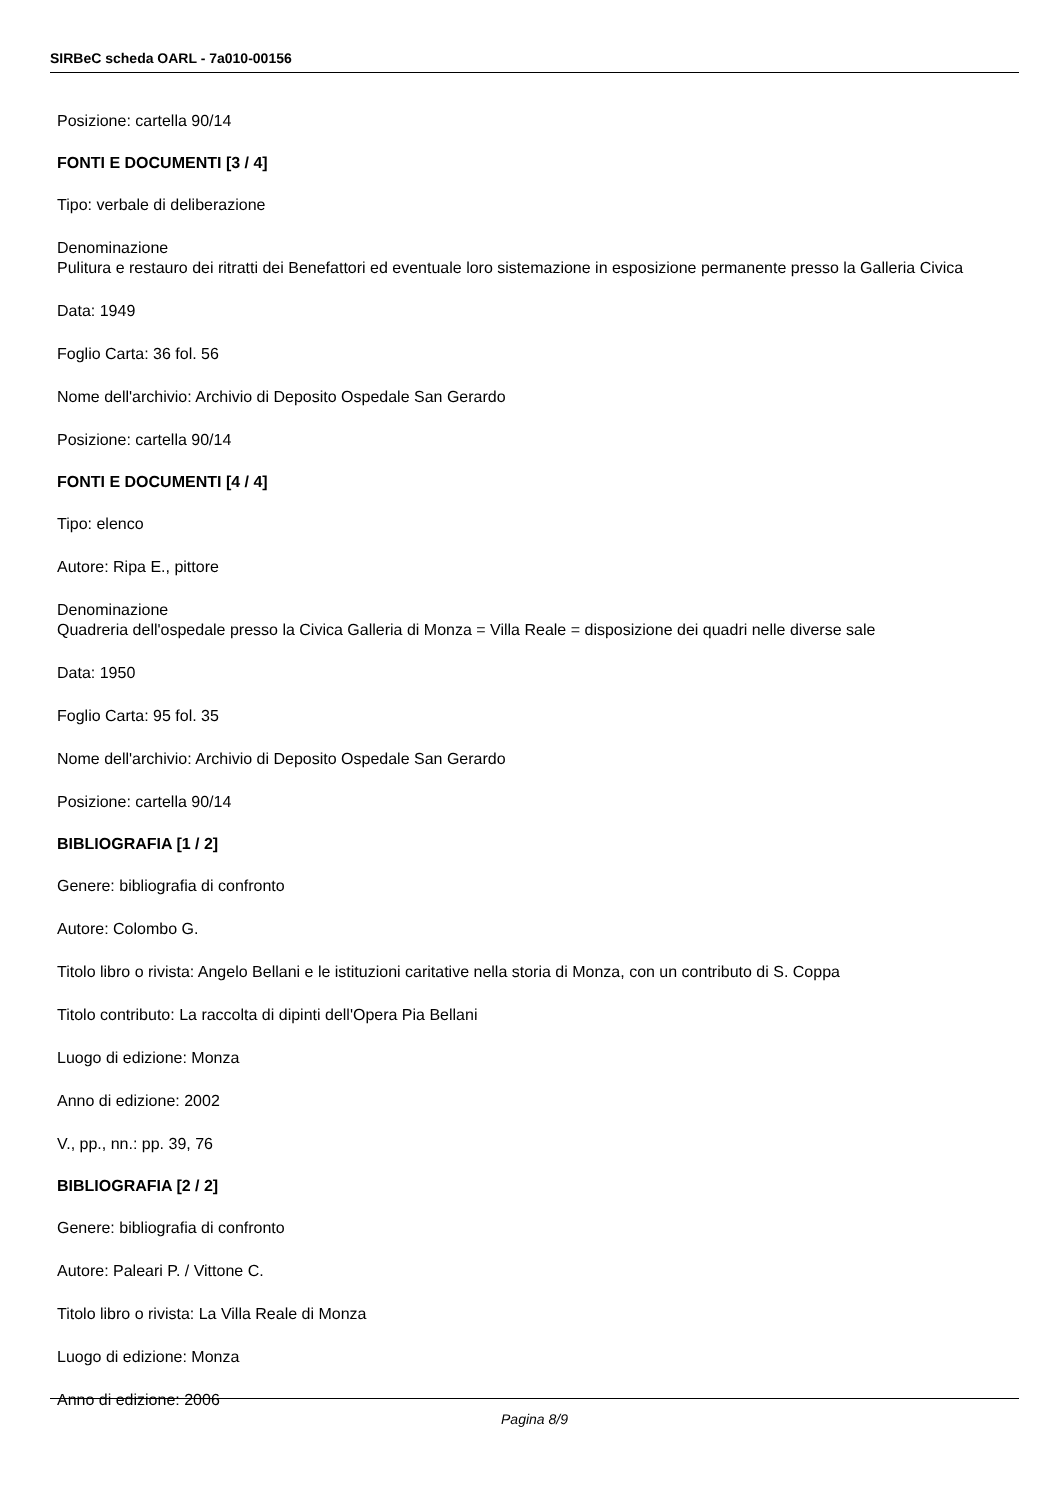SIRBeC scheda OARL - 7a010-00156
Posizione: cartella 90/14
FONTI E DOCUMENTI [3 / 4]
Tipo: verbale di deliberazione
Denominazione
Pulitura e restauro dei ritratti dei Benefattori ed eventuale loro sistemazione in esposizione permanente presso la Galleria Civica
Data: 1949
Foglio Carta: 36 fol. 56
Nome dell'archivio: Archivio di Deposito Ospedale San Gerardo
Posizione: cartella 90/14
FONTI E DOCUMENTI [4 / 4]
Tipo: elenco
Autore: Ripa E., pittore
Denominazione
Quadreria dell'ospedale presso la Civica Galleria di Monza = Villa Reale = disposizione dei quadri nelle diverse sale
Data: 1950
Foglio Carta: 95 fol. 35
Nome dell'archivio: Archivio di Deposito Ospedale San Gerardo
Posizione: cartella 90/14
BIBLIOGRAFIA [1 / 2]
Genere: bibliografia di confronto
Autore: Colombo G.
Titolo libro o rivista: Angelo Bellani e le istituzioni caritative nella storia di Monza, con un contributo di S. Coppa
Titolo contributo: La raccolta di dipinti dell'Opera Pia Bellani
Luogo di edizione: Monza
Anno di edizione: 2002
V., pp., nn.: pp. 39, 76
BIBLIOGRAFIA [2 / 2]
Genere: bibliografia di confronto
Autore: Paleari P. / Vittone C.
Titolo libro o rivista: La Villa Reale di Monza
Luogo di edizione: Monza
Anno di edizione: 2006
Pagina 8/9